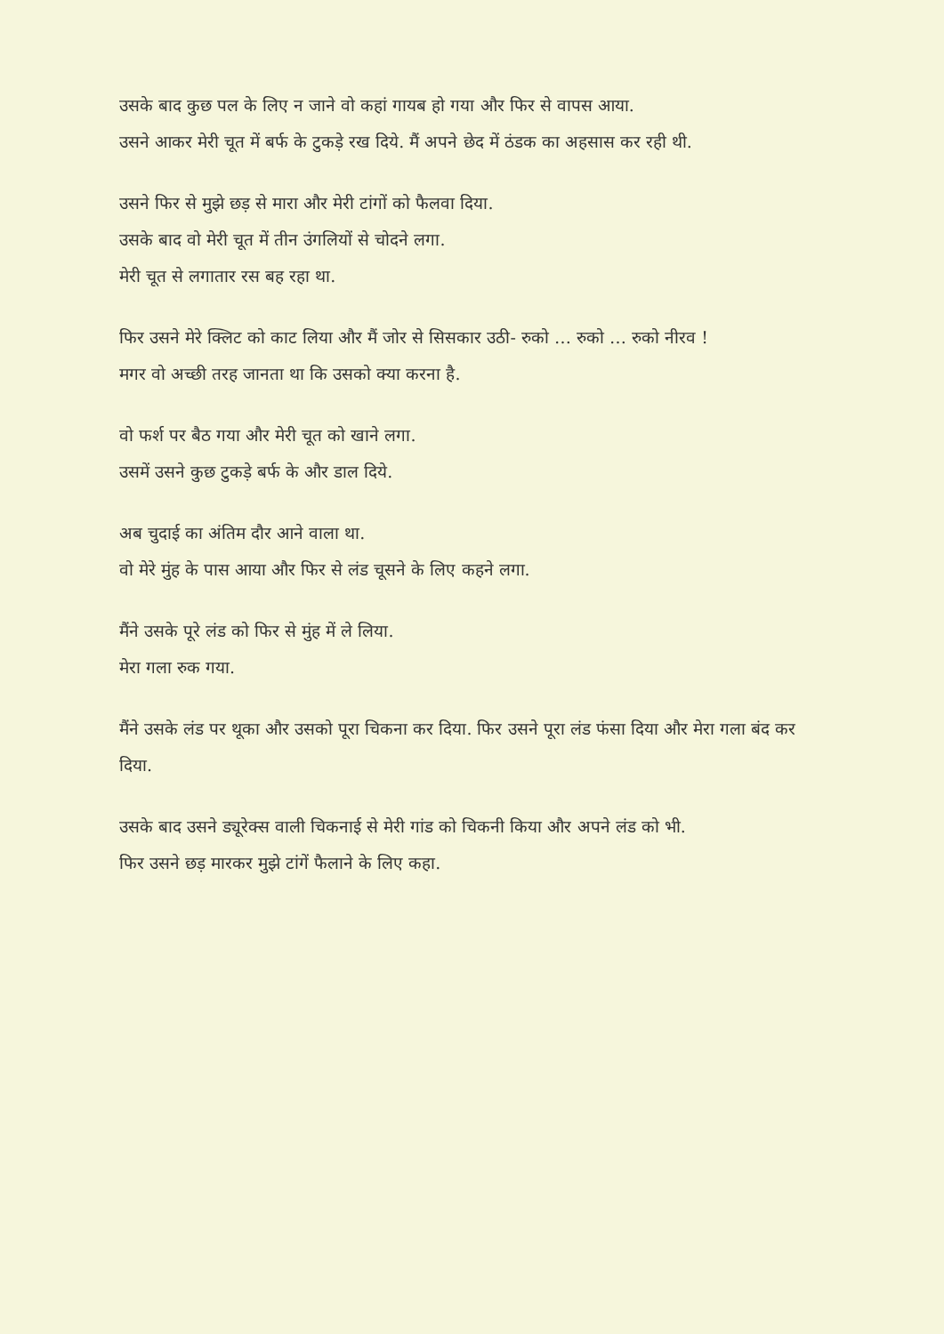उसके बाद कुछ पल के लिए न जाने वो कहां गायब हो गया और फिर से वापस आया.
उसने आकर मेरी चूत में बर्फ के टुकड़े रख दिये. मैं अपने छेद में ठंडक का अहसास कर रही थी.
उसने फिर से मुझे छड़ से मारा और मेरी टांगों को फैलवा दिया.
उसके बाद वो मेरी चूत में तीन उंगलियों से चोदने लगा.
मेरी चूत से लगातार रस बह रहा था.
फिर उसने मेरे क्लिट को काट लिया और मैं जोर से सिसकार उठी- रुको … रुको … रुको नीरव !
मगर वो अच्छी तरह जानता था कि उसको क्या करना है.
वो फर्श पर बैठ गया और मेरी चूत को खाने लगा.
उसमें उसने कुछ टुकड़े बर्फ के और डाल दिये.
अब चुदाई का अंतिम दौर आने वाला था.
वो मेरे मुंह के पास आया और फिर से लंड चूसने के लिए कहने लगा.
मैंने उसके पूरे लंड को फिर से मुंह में ले लिया.
मेरा गला रुक गया.
मैंने उसके लंड पर थूका और उसको पूरा चिकना कर दिया. फिर उसने पूरा लंड फंसा दिया और मेरा गला बंद कर दिया.
उसके बाद उसने ड्यूरेक्स वाली चिकनाई से मेरी गांड को चिकनी किया और अपने लंड को भी.
फिर उसने छड़ मारकर मुझे टांगें फैलाने के लिए कहा.